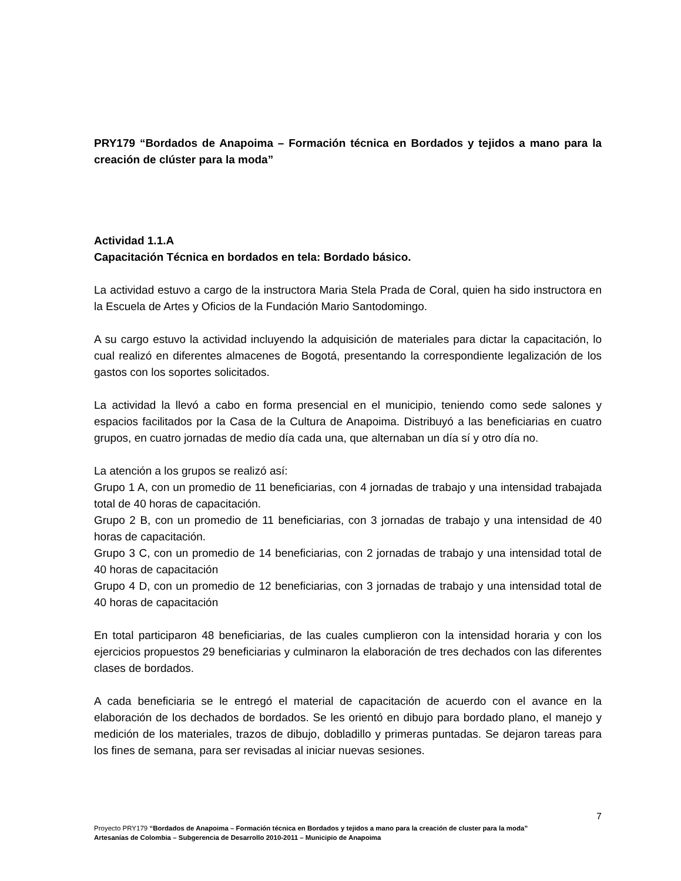PRY179 “Bordados de Anapoima – Formación técnica en Bordados y tejidos a mano para la creación de clúster para la moda”
Actividad 1.1.A
Capacitación Técnica en bordados en tela: Bordado básico.
La actividad estuvo a cargo de la instructora Maria Stela Prada de Coral, quien ha sido instructora en la Escuela de Artes y Oficios de la Fundación Mario Santodomingo.
A su cargo estuvo la actividad incluyendo la adquisición de materiales para dictar la capacitación, lo cual realizó en diferentes almacenes de Bogotá, presentando la correspondiente legalización de los gastos con los soportes solicitados.
La actividad la llevó a cabo en forma presencial en el municipio, teniendo como sede salones y espacios facilitados por la Casa de la Cultura de Anapoima. Distribuyó a las beneficiarias en cuatro grupos, en cuatro jornadas de medio día cada una, que alternaban un día sí y otro día no.
La atención a los grupos se realizó así:
Grupo 1 A, con un promedio de 11 beneficiarias, con 4 jornadas de trabajo y una intensidad trabajada total de 40 horas de capacitación.
Grupo 2 B, con un promedio de 11 beneficiarias, con 3 jornadas de trabajo y una intensidad de 40 horas de capacitación.
Grupo 3 C, con un promedio de 14 beneficiarias, con 2 jornadas de trabajo y una intensidad total de 40 horas de capacitación
Grupo 4 D, con un promedio de 12 beneficiarias, con 3 jornadas de trabajo y una intensidad total de 40 horas de capacitación
En total participaron 48 beneficiarias, de las cuales cumplieron con la intensidad horaria y con los ejercicios propuestos 29 beneficiarias y culminaron la elaboración de tres dechados con las diferentes clases de bordados.
A cada beneficiaria se le entregó el material de capacitación de acuerdo con el avance en la elaboración de los dechados de bordados. Se les orientó en dibujo para bordado plano, el manejo y medición de los materiales, trazos de dibujo, dobladillo y primeras puntadas. Se dejaron tareas para los fines de semana, para ser revisadas al iniciar nuevas sesiones.
7
Proyecto PRY179 “Bordados de Anapoima – Formación técnica en Bordados y tejidos a mano para la creación de cluster para la moda”
Artesanías de Colombia – Subgerencia de Desarrollo 2010-2011 – Municipio de Anapoima